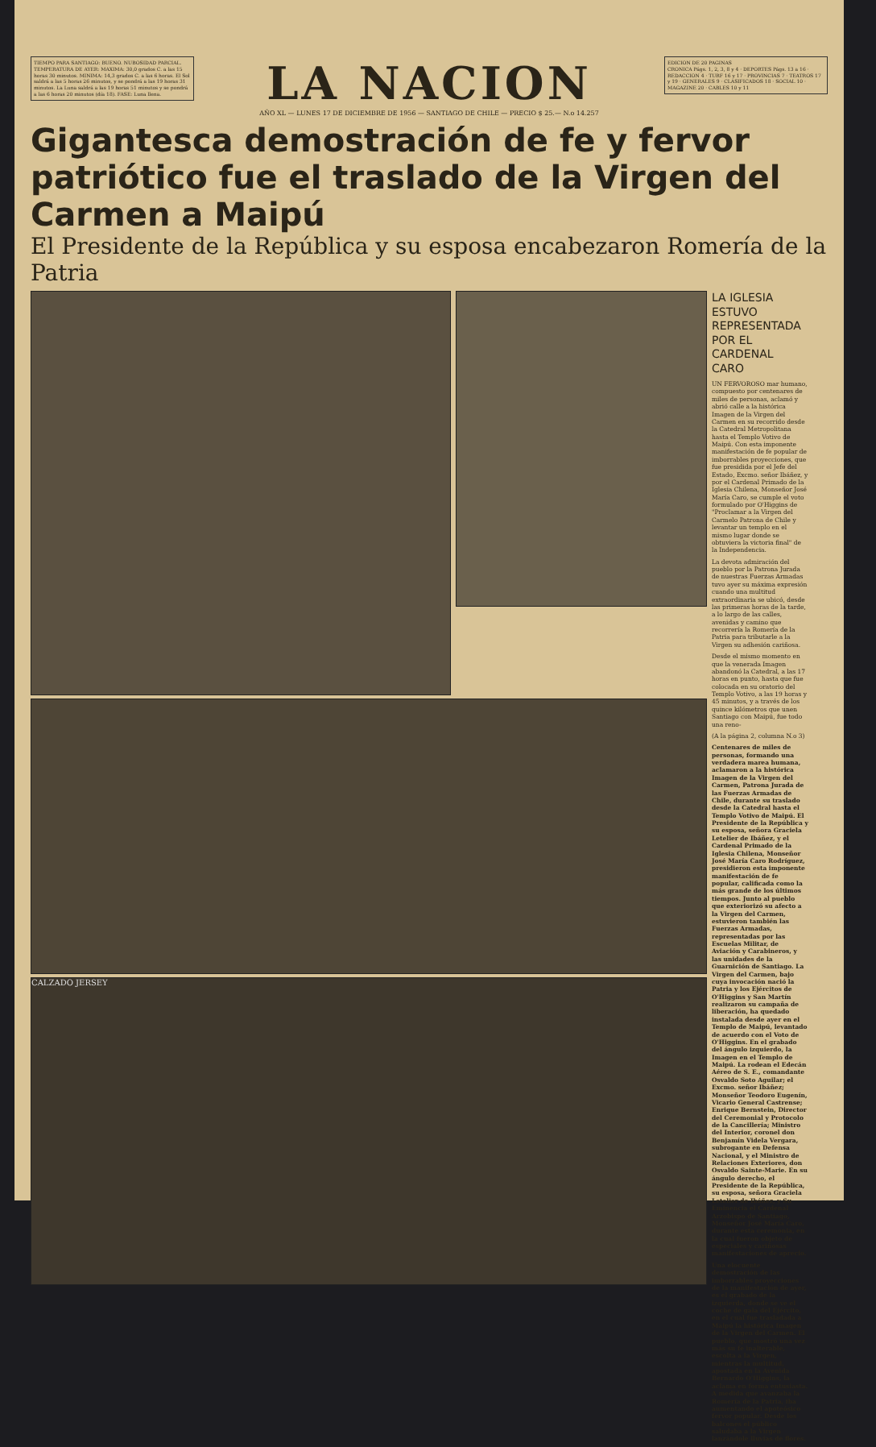TIEMPO PARA SANTIAGO: BUENO. NUBOSIDAD PARCIAL. TEMPERATURA DE AYER: MAXIMA: 30,0 grados C. a las 15 horas 30 minutos. MINIMA: 14,3 grados C. a las 6 horas. El Sol saldrá a las 5 horas 26 minutos, y se pondrá a las 19 horas 31 minutos. La Luna saldrá a las 19 horas 51 minutos y se pondrá a las 6 horas 20 minutos (día 18). FASE: Luna llena.
LA NACION
AÑO XL — LUNES 17 DE DICIEMBRE DE 1956 — SANTIAGO DE CHILE — PRECIO $ 25.— N.o 14.257
EDICION DE 20 PAGINAS
CRONICA Págs. 1, 2, 3, 8 y 4 · DEPORTES Págs. 13 a 16 · REDACCION 4 · TURF 16 y 17 · PROVINCIAS 7 · TEATROS 17 y 19 · GENERALES 9 · CLASIFICADOS 18 · SOCIAL 10 · MAGAZINE 20 · CABLES 10 y 11
Gigantesca demostración de fe y fervor patriótico fue el traslado de la Virgen del Carmen a Maipú
El Presidente de la República y su esposa encabezaron Romería de la Patria
CALZADO JERSEY
LA IGLESIA ESTUVO REPRESENTADA POR EL CARDENAL CARO
UN FERVOROSO mar humano, compuesto por centenares de miles de personas, aclamó y abrió calle a la histórica Imagen de la Virgen del Carmen en su recorrido desde la Catedral Metropolitana hasta el Templo Votivo de Maipú. Con esta imponente manifestación de fe popular de imborrables proyecciones, que fue presidida por el Jefe del Estado, Excmo. señor Ibáñez, y por el Cardenal Primado de la Iglesia Chilena, Monseñor José María Caro, se cumple el voto formulado por O'Higgins de "Proclamar a la Virgen del Carmelo Patrona de Chile y levantar un templo en el mismo lugar donde se obtuviera la victoria final" de la Independencia.
La devota admiración del pueblo por la Patrona Jurada de nuestras Fuerzas Armadas tuvo ayer su máxima expresión cuando una multitud extraordinaria se ubicó, desde las primeras horas de la tarde, a lo largo de las calles, avenidas y camino que recorrería la Romería de la Patria para tributarle a la Virgen su adhesión cariñosa.
Desde el mismo momento en que la venerada Imagen abandonó la Catedral, a las 17 horas en punto, hasta que fue colocada en su oratorio del Templo Votivo, a las 19 horas y 45 minutos, y a través de los quince kilómetros que unen Santiago con Maipú, fue todo una reno-
(A la página 2, columna N.o 3)
Centenares de miles de personas, formando una verdadera marea humana, aclamaron a la histórica Imagen de la Virgen del Carmen, Patrona Jurada de las Fuerzas Armadas de Chile, durante su traslado desde la Catedral hasta el Templo Votivo de Maipú. El Presidente de la República y su esposa, señora Graciela Letelier de Ibáñez, y el Cardenal Primado de la Iglesia Chilena, Monseñor José María Caro Rodríguez, presidieron esta imponente manifestación de fe popular, calificada como la más grande de los últimos tiempos. Junto al pueblo que exteriorizó su afecto a la Virgen del Carmen, estuvieron también las Fuerzas Armadas, representadas por las Escuelas Militar, de Aviación y Carabineros, y las unidades de la Guarnición de Santiago. La Virgen del Carmen, bajo cuya invocación nació la Patria y los Ejércitos de O'Higgins y San Martín realizaron su campaña de liberación, ha quedado instalada desde ayer en el Templo de Maipú, levantado de acuerdo con el Voto de O'Higgins. En el grabado del ángulo izquierdo, la Imagen en el Templo de Maipú. La rodean el Edecán Aéreo de S. E., comandante Osvaldo Soto Aguilar; el Excmo. señor Ibáñez; Monseñor Teodoro Eugenín, Vicario General Castrense; Enrique Bernstein, Director del Ceremonial y Protocolo de la Cancillería; Ministro del Interior, coronel don Benjamín Videla Vergara, subrogante en Defensa Nacional, y el Ministro de Relaciones Exteriores, don Osvaldo Sainte-Marie. En su ángulo derecho, el Presidente de la República, su esposa, señora Graciela Letelier de Ibáñez, y Su Eminencia el Cardenal Arzobispo de Santiago, Monseñor José María Caro, durante esta ceremonia, en la cual fueron objeto de especiales y cariñosas manifestaciones de aprecio.
Una elocuente demostración de las imborrables proyecciones de la manifestación de ayer, es el grabado de la izquierda, donde se ve el coche de gala del Ejército, en el cual fue trasladada a Maipú la histórica Imagen de la Virgen del Carmen. El pueblo, que mostró una vez más su fe inalterable, escolta a la Virgen, mientras la multitud, apostada en la Avenida Bernardo O'Higgins, la aclama en forma entusiasta. A medida que avanzaba la Romería de la Patria, iba aumentando el apoteósico fervor popular. Desde los balcones el público saludaba a la Virgen lanzándole lluvias de flores.